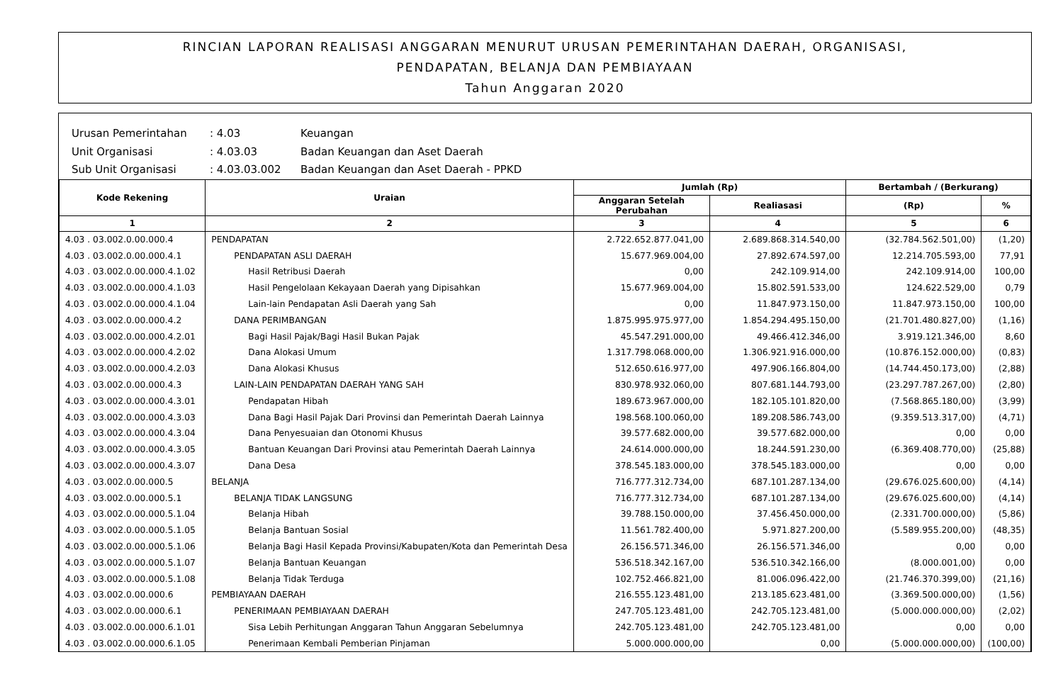RINCIAN LAPORAN REALISASI ANGGARAN MENURUT URUSAN PEMERINTAHAN DAERAH, ORGANISASI,
PENDAPATAN, BELANJA DAN PEMBIAYAAN
Tahun Anggaran 2020
Urusan Pemerintahan: 4.03 Keuangan
Unit Organisasi: 4.03.03 Badan Keuangan dan Aset Daerah
Sub Unit Organisasi: 4.03.03.002 Badan Keuangan dan Aset Daerah - PPKD
| Kode Rekening | Uraian | Jumlah (Rp) | | Bertambah / (Berkurang) | |
| --- | --- | --- | --- | --- | --- |
| | | Anggaran Setelah Perubahan | Realiasasi | (Rp) | % |
| 1 | 2 | 3 | 4 | 5 | 6 |
| 4.03 . 03.002.0.00.000.4 | PENDAPATAN | 2.722.652.877.041,00 | 2.689.868.314.540,00 | (32.784.562.501,00) | (1,20) |
| 4.03 . 03.002.0.00.000.4.1 | PENDAPATAN ASLI DAERAH | 15.677.969.004,00 | 27.892.674.597,00 | 12.214.705.593,00 | 77,91 |
| 4.03 . 03.002.0.00.000.4.1.02 | Hasil Retribusi Daerah | 0,00 | 242.109.914,00 | 242.109.914,00 | 100,00 |
| 4.03 . 03.002.0.00.000.4.1.03 | Hasil Pengelolaan Kekayaan Daerah yang Dipisahkan | 15.677.969.004,00 | 15.802.591.533,00 | 124.622.529,00 | 0,79 |
| 4.03 . 03.002.0.00.000.4.1.04 | Lain-lain Pendapatan Asli Daerah yang Sah | 0,00 | 11.847.973.150,00 | 11.847.973.150,00 | 100,00 |
| 4.03 . 03.002.0.00.000.4.2 | DANA PERIMBANGAN | 1.875.995.975.977,00 | 1.854.294.495.150,00 | (21.701.480.827,00) | (1,16) |
| 4.03 . 03.002.0.00.000.4.2.01 | Bagi Hasil Pajak/Bagi Hasil Bukan Pajak | 45.547.291.000,00 | 49.466.412.346,00 | 3.919.121.346,00 | 8,60 |
| 4.03 . 03.002.0.00.000.4.2.02 | Dana Alokasi Umum | 1.317.798.068.000,00 | 1.306.921.916.000,00 | (10.876.152.000,00) | (0,83) |
| 4.03 . 03.002.0.00.000.4.2.03 | Dana Alokasi Khusus | 512.650.616.977,00 | 497.906.166.804,00 | (14.744.450.173,00) | (2,88) |
| 4.03 . 03.002.0.00.000.4.3 | LAIN-LAIN PENDAPATAN DAERAH YANG SAH | 830.978.932.060,00 | 807.681.144.793,00 | (23.297.787.267,00) | (2,80) |
| 4.03 . 03.002.0.00.000.4.3.01 | Pendapatan Hibah | 189.673.967.000,00 | 182.105.101.820,00 | (7.568.865.180,00) | (3,99) |
| 4.03 . 03.002.0.00.000.4.3.03 | Dana Bagi Hasil Pajak Dari Provinsi dan Pemerintah Daerah Lainnya | 198.568.100.060,00 | 189.208.586.743,00 | (9.359.513.317,00) | (4,71) |
| 4.03 . 03.002.0.00.000.4.3.04 | Dana Penyesuaian dan Otonomi Khusus | 39.577.682.000,00 | 39.577.682.000,00 | 0,00 | 0,00 |
| 4.03 . 03.002.0.00.000.4.3.05 | Bantuan Keuangan Dari Provinsi atau Pemerintah Daerah Lainnya | 24.614.000.000,00 | 18.244.591.230,00 | (6.369.408.770,00) | (25,88) |
| 4.03 . 03.002.0.00.000.4.3.07 | Dana Desa | 378.545.183.000,00 | 378.545.183.000,00 | 0,00 | 0,00 |
| 4.03 . 03.002.0.00.000.5 | BELANJA | 716.777.312.734,00 | 687.101.287.134,00 | (29.676.025.600,00) | (4,14) |
| 4.03 . 03.002.0.00.000.5.1 | BELANJA TIDAK LANGSUNG | 716.777.312.734,00 | 687.101.287.134,00 | (29.676.025.600,00) | (4,14) |
| 4.03 . 03.002.0.00.000.5.1.04 | Belanja Hibah | 39.788.150.000,00 | 37.456.450.000,00 | (2.331.700.000,00) | (5,86) |
| 4.03 . 03.002.0.00.000.5.1.05 | Belanja Bantuan Sosial | 11.561.782.400,00 | 5.971.827.200,00 | (5.589.955.200,00) | (48,35) |
| 4.03 . 03.002.0.00.000.5.1.06 | Belanja Bagi Hasil Kepada Provinsi/Kabupaten/Kota dan Pemerintah Desa | 26.156.571.346,00 | 26.156.571.346,00 | 0,00 | 0,00 |
| 4.03 . 03.002.0.00.000.5.1.07 | Belanja Bantuan Keuangan | 536.518.342.167,00 | 536.510.342.166,00 | (8.000.001,00) | 0,00 |
| 4.03 . 03.002.0.00.000.5.1.08 | Belanja Tidak Terduga | 102.752.466.821,00 | 81.006.096.422,00 | (21.746.370.399,00) | (21,16) |
| 4.03 . 03.002.0.00.000.6 | PEMBIAYAAN DAERAH | 216.555.123.481,00 | 213.185.623.481,00 | (3.369.500.000,00) | (1,56) |
| 4.03 . 03.002.0.00.000.6.1 | PENERIMAAN PEMBIAYAAN DAERAH | 247.705.123.481,00 | 242.705.123.481,00 | (5.000.000.000,00) | (2,02) |
| 4.03 . 03.002.0.00.000.6.1.01 | Sisa Lebih Perhitungan Anggaran Tahun Anggaran Sebelumnya | 242.705.123.481,00 | 242.705.123.481,00 | 0,00 | 0,00 |
| 4.03 . 03.002.0.00.000.6.1.05 | Penerimaan Kembali Pemberian Pinjaman | 5.000.000.000,00 | 0,00 | (5.000.000.000,00) | (100,00) |